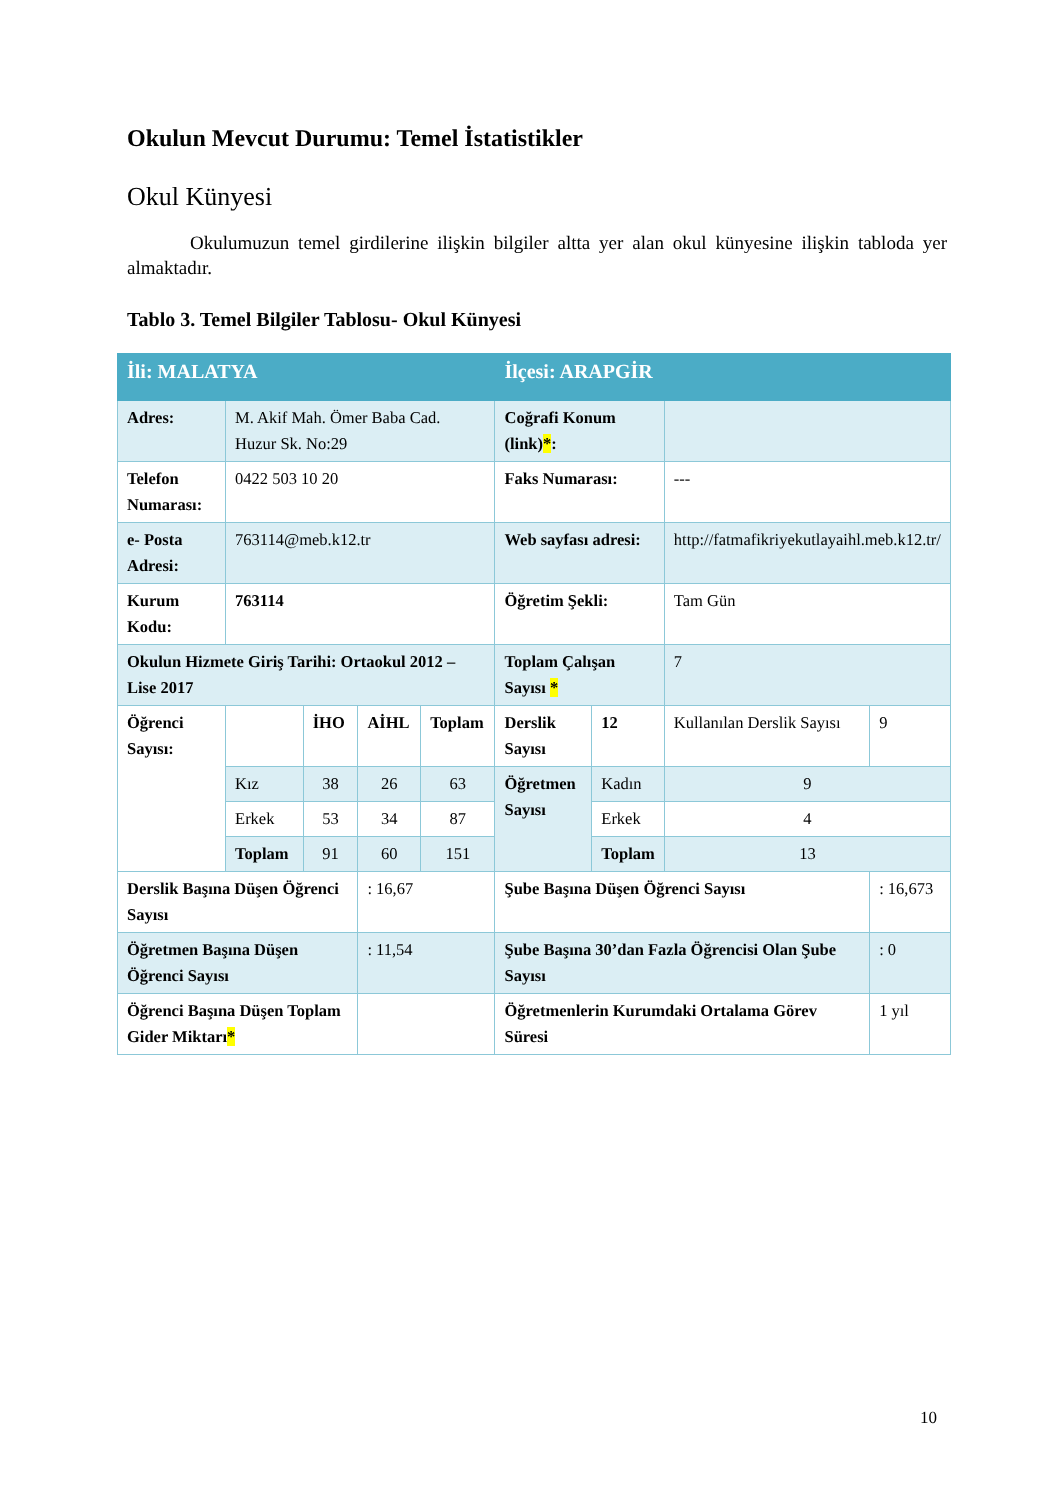Okulun Mevcut Durumu: Temel İstatistikler
Okul Künyesi
Okulumuzun temel girdilerine ilişkin bilgiler altta yer alan okul künyesine ilişkin tabloda yer almaktadır.
Tablo 3. Temel Bilgiler Tablosu- Okul Künyesi
| İli: MALATYA | | | | | İlçesi: ARAPGİR | | | |
| Adres: | M. Akif Mah. Ömer Baba Cad. Huzur Sk. No:29 | | | | Coğrafi Konum (link) * : | | | |
| Telefon Numarası: | 0422 503 10 20 | | | | Faks Numarası: | | --- | |
| e- Posta Adresi: | 763114@meb.k12.tr | | | | Web sayfası adresi: | | http://fatmafikriyekutlayaihl.meb.k12.tr/ | |
| Kurum Kodu: | 763114 | | | | Öğretim Şekli: | | Tam Gün | |
| Okulun Hizmete Giriş Tarihi: Ortaokul 2012 – Lise 2017 | | | | | Toplam Çalışan Sayısı * | | 7 | |
| Öğrenci Sayısı: | | İHO | AİHL | Toplam | Derslik Sayısı | 12 | Kullanılan Derslik Sayısı | 9 |
| | Kız | 38 | 26 | 63 | Öğretmen Sayısı | Kadın | 9 | |
| | Erkek | 53 | 34 | 87 | | Erkek | 4 | |
| | Toplam | 91 | 60 | 151 | | Toplam | 13 | |
| Derslik Başına Düşen Öğrenci Sayısı | | | : 16,67 | | Şube Başına Düşen Öğrenci Sayısı | | | : 16,673 |
| Öğretmen Başına Düşen Öğrenci Sayısı | | | : 11,54 | | Şube Başına 30’dan Fazla Öğrencisi Olan Şube Sayısı | | | : 0 |
| Öğrenci Başına Düşen Toplam Gider Miktarı * | | | | | Öğretmenlerin Kurumdaki Ortalama Görev Süresi | | | 1 yıl |
10